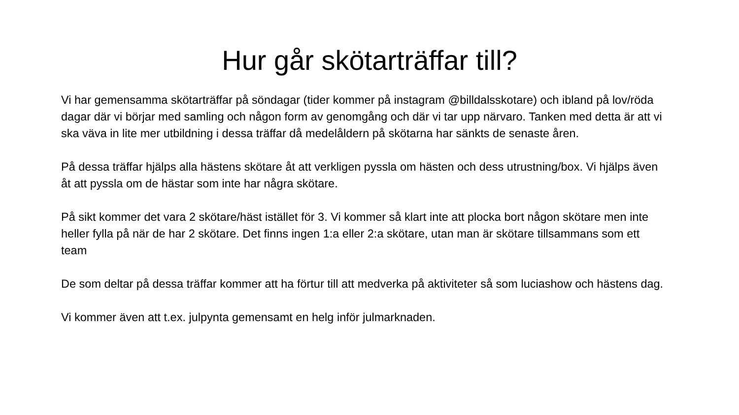Hur går skötarträffar till?
Vi har gemensamma skötarträffar på söndagar (tider kommer på instagram @billdalsskotare) och ibland på lov/röda dagar där vi börjar med samling och någon form av genomgång och där vi tar upp närvaro. Tanken med detta är att vi ska väva in lite mer utbildning i dessa träffar då medelåldern på skötarna har sänkts de senaste åren.
På dessa träffar hjälps alla hästens skötare åt att verkligen pyssla om hästen och dess utrustning/box. Vi hjälps även åt att pyssla om de hästar som inte har några skötare.
På sikt kommer det vara 2 skötare/häst istället för 3. Vi kommer så klart inte att plocka bort någon skötare men inte heller fylla på när de har 2 skötare. Det finns ingen 1:a eller 2:a skötare, utan man är skötare tillsammans som ett team
De som deltar på dessa träffar kommer att ha förtur till att medverka på aktiviteter så som luciashow och hästens dag.
Vi kommer även att t.ex. julpynta gemensamt en helg inför julmarknaden.